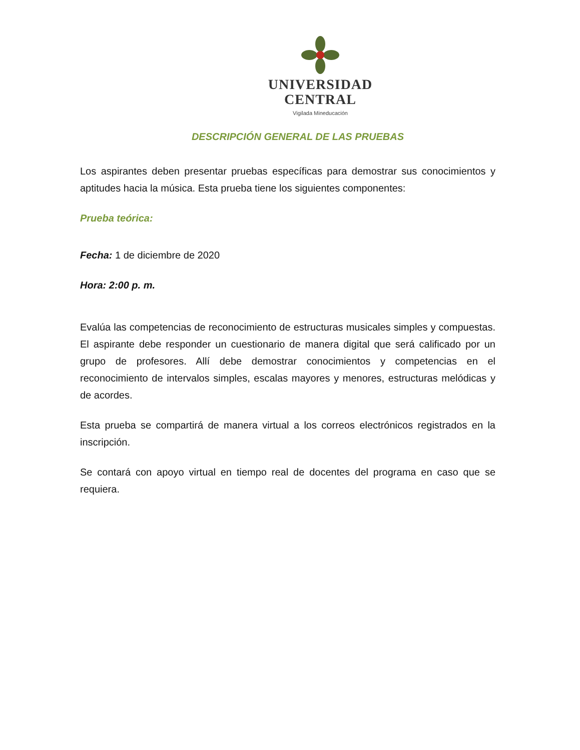UNIVERSIDAD
CENTRAL
Vigilada Mineducación
DESCRIPCIÓN GENERAL DE LAS PRUEBAS
Los aspirantes deben presentar pruebas específicas para demostrar sus conocimientos y aptitudes hacia la música. Esta prueba tiene los siguientes componentes:
Prueba teórica:
Fecha: 1 de diciembre de 2020
Hora: 2:00 p. m.
Evalúa las competencias de reconocimiento de estructuras musicales simples y compuestas. El aspirante debe responder un cuestionario de manera digital que será calificado por un grupo de profesores. Allí debe demostrar conocimientos y competencias en el reconocimiento de intervalos simples, escalas mayores y menores, estructuras melódicas y de acordes.
Esta prueba se compartirá de manera virtual a los correos electrónicos registrados en la inscripción.
Se contará con apoyo virtual en tiempo real de docentes del programa en caso que se requiera.